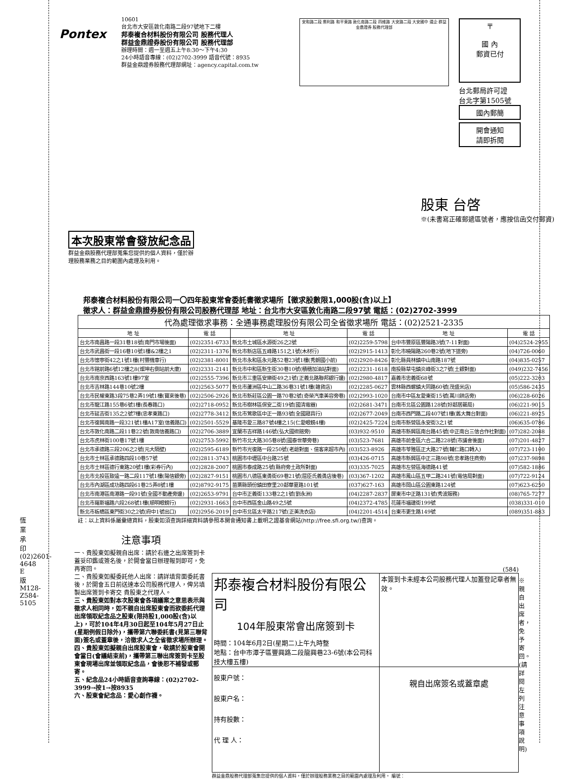Pontex
10601
台北市大安區敦化南路二段97號地下二樓
邦泰複合材料股份有限公司 股務代理人
群益金鼎證券股份有限公司 股務代理部
辦理時間：週一至週五上午8:30～下午4:30
24小時語音專線：(02)2702-3999 語音代號：8935
群益金鼎證券股務代理部網址：agency.capital.com.tw
安和路二段 樂利路 和平東路 敦化南路二段 四維路 大安路二段 大安國中 遠企 群益金鼎證券 股務代理部
〒
國 內
郵資已付
台北郵局許可證
台北字第1505號
國內郵簡
開會通知
請即拆閱
股東 台啓
※(未書寫正確郵遞區號者，應按信函交付郵資)
本次股東常會發放紀念品
群益金鼎股務代理部蒐集您提供的個人資料，僅於辦
理股務業務之目的範圍內處理及利用。
邦泰複合材料股份有限公司一〇四年股東常會委託書徵求場所【徵求股數限1,000股(含)以上】
徵求人：群益金鼎證券股份有限公司股務代理部 地址：台北市大安區敦化南路二段97號 電話：(02)2702-3999
| 代為處理徵求事務：全通事務處理股份有限公司全省徵求場所 電話：(02)2521-2335 | | | | | |
| --- | --- | --- | --- | --- | --- |
| 地 址 | 電 話 | 地 址 | 電 話 | 地 址 | 電 話 |
| 台北市南昌路一段31巷18號(南門市場後面) | (02)2351-6733 | 新北市土城區水源街26之2號 | (02)2259-5798 | 台中市豐原區豐陽路3號(7-11對面) | (04)2524-2955 |
| 台北市武昌街一段16巷10號1樓&2樓之1 | (02)2311-1376 | 新北市新店區五峰路151之1號(木材行) | (02)2915-1413 | 彰化市曉陽路260巷2號(地下道旁) | (04)726-0060 |
| 台北市懷寧街42之1號1樓(村豐機車行) | (02)2381-8001 | 新北市永和區永元路52巷23號1樓(秀朗國小前) | (02)2920-8426 | 彰化縣員林鎮中山南路187號 | (04)835-0257 |
| 台北市館前路6號12樓之8(燦坤右側站前大廈) | (02)2331-2141 | 新北市中和區新生街30巷10號(積穗加油站對面) | (02)2231-1618 | 南投縣草屯鎮炎峰街3之7號(土銀對面) | (049)232-7456 |
| 台北市南京西路163號1樓97室 | (02)2555-7396 | 新北市三重區安樂街49之1號(正義北路聯邦銀行邊) | (02)2980-4817 | 嘉義市忠義街68號 | (05)222-3203 |
| 台北市吉林路144巷10號2樓 | (02)2563-5077 | 新北市蘆洲區中山二路36巷31號1樓(雜貨店) | (02)2285-0627 | 雲林縣西螺鎮大同路60號(茂盛米店) | (05)586-2435 |
| 台北市民權東路3段75巷2弄19號1樓(寶來後巷) | (02)2506-2926 | 新北市新莊區公園一路70巷2號(奇榮汽車美容旁巷) | (02)2993-1020 | 台南市中區友愛東街15號(萬川餅店旁) | (06)228-6026 |
| 台北市龍江路155巷6號1樓(長春路口) | (02)2718-0952 | 新北市樹林區保安二街19號(國清電器) | (02)2681-3471 | 台南市北區公園路128號(好鄰居藥局) | (06)221-9015 |
| 台北市延吉街135之2號7樓(忠孝東路口) | (02)2778-3412 | 新北市鶯歌區中正一路93號(全國寢具行) | (02)2677-2049 | 台南市西門路二段407號1樓(舊大舞台對面) | (06)221-8925 |
| 台北市復興南路一段321號1樓A17室(信義路口) | (02)2501-5529 | 基隆市愛三路87號4樓之15(仁愛眼鏡4樓) | (02)2425-7224 | 台南市新營區永安街3之1號 | (06)635-0786 |
| 台北市敦化南路二段11巷22號(敦南信義路口) | (02)2706-3889 | 宜蘭市吉祥路146號(弘大國術館旁) | (03)932-9510 | 高雄市新興區南台路45號(中正南台三信合作社對面) | (07)282-2088 |
| 台北市虎林街100巷17號1樓 | (02)2753-5992 | 新竹市北大路305巷8號(國泰世華旁巷) | (03)523-7681 | 高雄市前金區六合二路228號(市議會後面) | (07)201-4827 |
| 台北市承德路三段206之2號(元大隔壁) | (02)2595-6189 | 新竹市光復路一段250號(老爺對面、億客來超市內) | (03)523-8926 | 高雄市苓雅區正大路27號(輔仁路口轉入) | (07)723-1100 |
| 台北市士林區承德路四段10巷57號 | (02)2811-3743 | 桃園市中壢區中台路25號 | (03)426-0715 | 高雄市新興區中正三路98號(忠孝路住商旁) | (07)237-9898 |
| 台北市士林區德行東路20號1樓(彩券行內) | (02)2828-2007 | 桃園市泰成路25號(縣府旁土政所對面) | (03)335-7025 | 高雄市左營區海德路41號 | (07)582-1886 |
| 台北市北投區致遠一路二段117號1樓(陽信銀旁) | (02)2827-9151 | 桃園市八德區東勇街69巷21號(屈臣氏義勇店後巷) | (03)367-1202 | 高雄市鳳山區五甲二路241號(電信局對面) | (07)722-9124 |
| 台北市內湖區成功路四段61巷25弄8號1樓 | (02)8792-9175 | 苗栗縣頭份鎮田寮里20鄰華夏路101號 | (037)627-163 | 高雄市岡山區公園東路124號 | (07)623-6250 |
| 台北市南港區南港路一段91號(全國不動產旁邊) | (02)2653-9791 | 台中市正義街133巷2之1號(劉永洲) | (04)2287-2837 | 屏東市中正路131號(秀波服務) | (08)765-7277 |
| 台北市羅斯福路六段268號1樓(順明眼鏡行) | (02)2931-1663 | 台中市西區金山路49之5號 | (04)2372-4785 | 花蓮市福建街199號 | (038)331-010 |
| 新北市板橋區東門街30之2號(府中1號出口) | (02)2956-2019 | 台中市北區太平路217號(正美洗衣店) | (04)2201-4514 | 台東市更生路149號 | (089)351-883 |
註：以上資料係屬彙總資料，股東如須查詢詳細資料請參照本開會通知書上載明之證基會網站(http://free.sfi.org.tw/)查詢。
注意事項
一、貴股東如擬親自出席：請於右邊之出席簽到卡蓋妥印鑑或簽名後，於開會當日辦理報到即可，免再寄回。
二、貴股東如擬委託他人出席：請詳填背面委託書後，於開會五日前送達本公司股務代理人，俾另填製出席簽到卡寄交 貴股東之代理人。
三、貴股東如對本次股東會各項議案之意思表示與徵求人相同時，如不親自出席股東會而欲委託代理出席領取紀念品之股東(限持股1,000股(含)以上)，可於104年4月30日起至104年5月27日止(星期例假日除外)，攜帶第六聯委託書(見第三聯背面)簽名或蓋章後，洽徵求人之全省徵求場所辦理。
四、貴股東如擬親自出席股東會，敬請於股東會開會當日(會議結束前)，攜帶第三聯出席簽到卡至股東會現場出席並領取紀念品，會後恕不補發或郵寄。
五、紀念品24小時語音查詢專線：(02)2702-3999→按1→按8935
六、股東會紀念品：愛心創作襪。
(584)
| 邦泰複合材料股份有限公司 104年股東常會出席簽到卡 時間：104年6月2日(星期二)上午九時整 地點：台中市潭子區豐興路二段龍興巷23-6號(本公司科技大樓五樓) | 本簽到卡未經本公司股務代理人加蓋登記章者無效。 |
| 股東户號： 股東户名： 持有股數： 代 理 人： | 親自出席簽名或蓋章處 |
群益金鼎股務代理部蒐集您提供的個人資料，僅於辦理股務業務之目的範圍內處理及利用。 編號：
※親自出席者，免予寄回。(請詳閱左列注意事項說明)
恆業承印 (02)2601-4648 E版 M128-Z584-5105